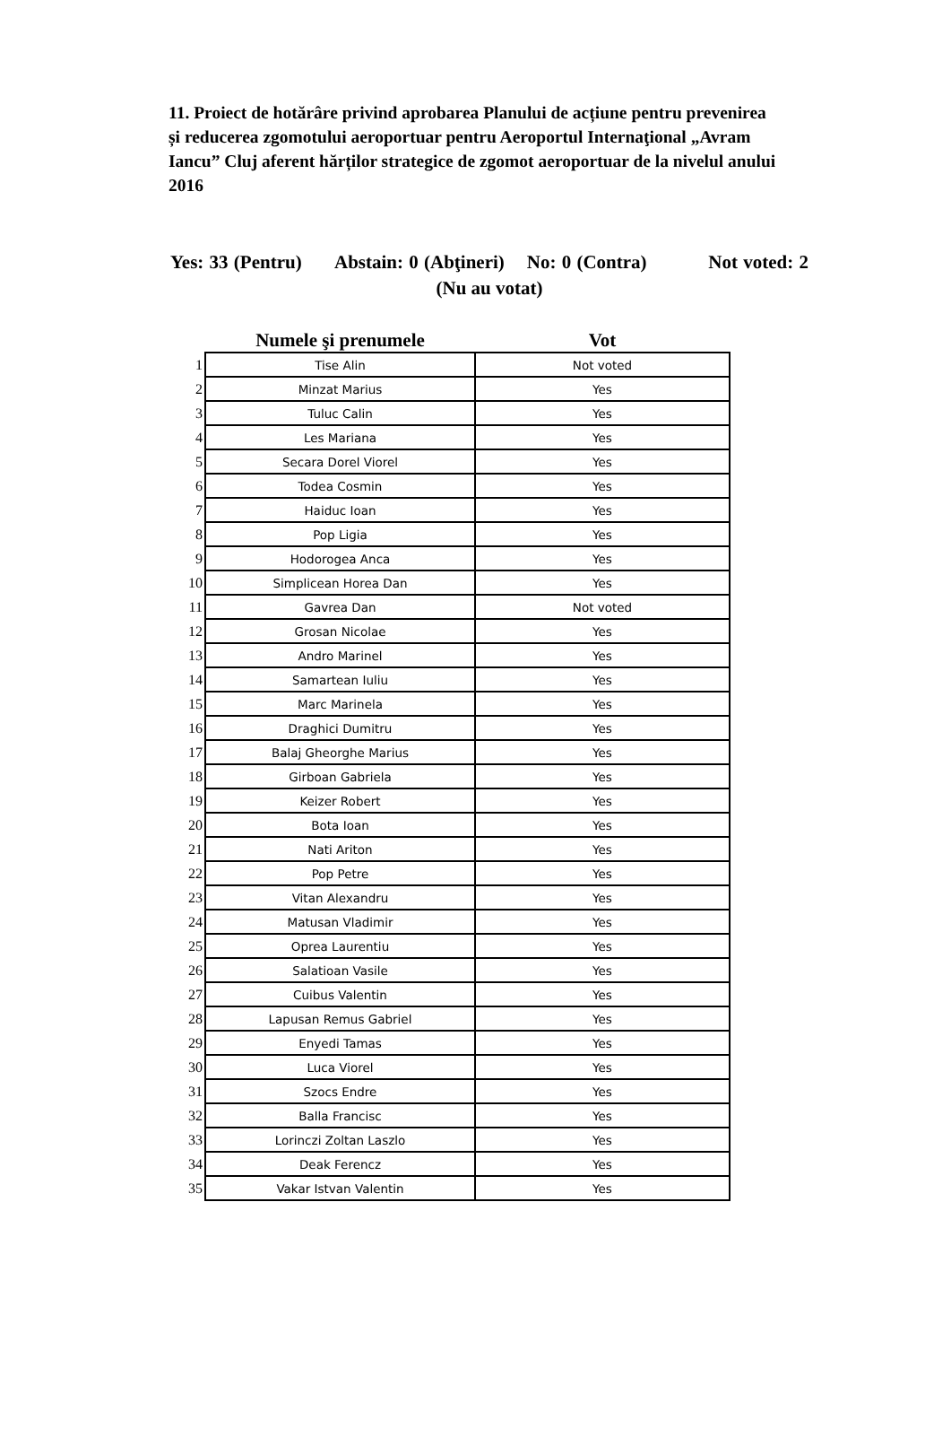11. Proiect de hotărâre privind aprobarea Planului de acțiune pentru prevenirea și reducerea zgomotului aeroportuar pentru Aeroportul Internaţional „Avram Iancu” Cluj aferent hărților strategice de zgomot aeroportuar de la nivelul anului 2016
Yes: 33 (Pentru) Abstain: 0 (Abţineri) No: 0 (Contra) Not voted: 2 (Nu au votat)
| | Numele şi prenumele | Vot |
| --- | --- | --- |
| 1 | Tise Alin | Not voted |
| 2 | Minzat Marius | Yes |
| 3 | Tuluc Calin | Yes |
| 4 | Les Mariana | Yes |
| 5 | Secara Dorel Viorel | Yes |
| 6 | Todea Cosmin | Yes |
| 7 | Haiduc Ioan | Yes |
| 8 | Pop Ligia | Yes |
| 9 | Hodorogea Anca | Yes |
| 10 | Simplicean Horea Dan | Yes |
| 11 | Gavrea Dan | Not voted |
| 12 | Grosan Nicolae | Yes |
| 13 | Andro Marinel | Yes |
| 14 | Samartean Iuliu | Yes |
| 15 | Marc Marinela | Yes |
| 16 | Draghici Dumitru | Yes |
| 17 | Balaj Gheorghe Marius | Yes |
| 18 | Girboan Gabriela | Yes |
| 19 | Keizer Robert | Yes |
| 20 | Bota Ioan | Yes |
| 21 | Nati Ariton | Yes |
| 22 | Pop Petre | Yes |
| 23 | Vitan Alexandru | Yes |
| 24 | Matusan Vladimir | Yes |
| 25 | Oprea Laurentiu | Yes |
| 26 | Salatioan Vasile | Yes |
| 27 | Cuibus Valentin | Yes |
| 28 | Lapusan Remus Gabriel | Yes |
| 29 | Enyedi Tamas | Yes |
| 30 | Luca Viorel | Yes |
| 31 | Szocs Endre | Yes |
| 32 | Balla Francisc | Yes |
| 33 | Lorinczi Zoltan Laszlo | Yes |
| 34 | Deak Ferencz | Yes |
| 35 | Vakar Istvan Valentin | Yes |